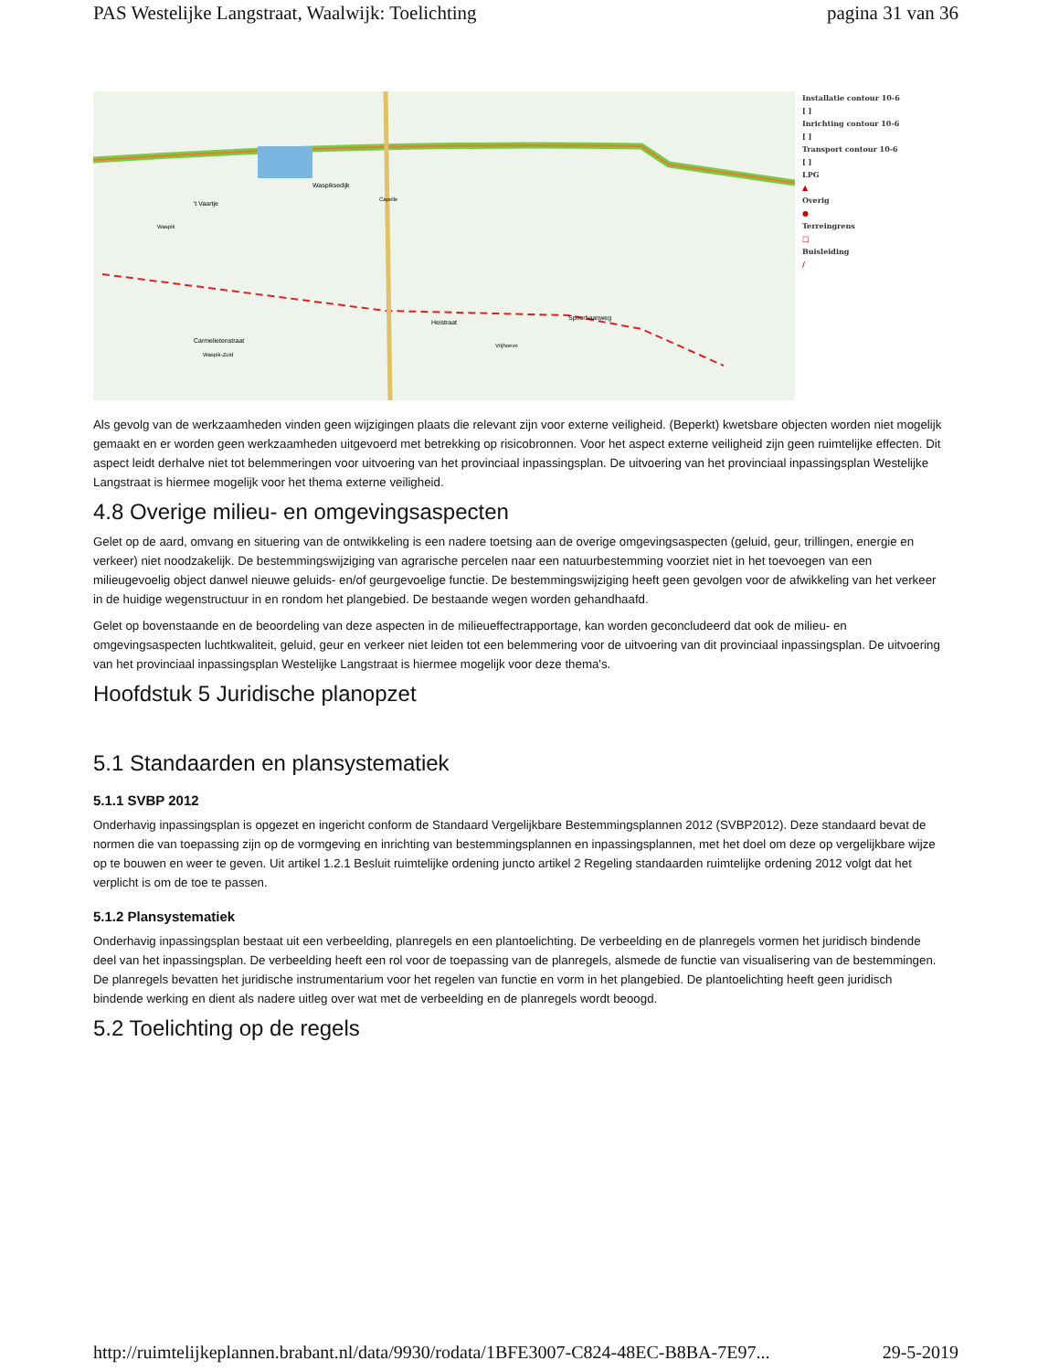PAS Westelijke Langstraat, Waalwijk: Toelichting pagina 31 van 36
't Vaartje
Waspiksedijk
Heistraat
Spoorbaanweg
Carmelietenstraat
Waspik-Zuid
Waspik
Capelle
Vrijhoeve
Installatie contour 10-6
[ ]
Inrichting contour 10-6
[ ]
Transport contour 10-6
[ ]
LPG
▲
Overig
●
Terreingrens
□
Buisleiding
/
Als gevolg van de werkzaamheden vinden geen wijzigingen plaats die relevant zijn voor externe veiligheid. (Beperkt) kwetsbare objecten worden niet mogelijk gemaakt en er worden geen werkzaamheden uitgevoerd met betrekking op risicobronnen. Voor het aspect externe veiligheid zijn geen ruimtelijke effecten. Dit aspect leidt derhalve niet tot belemmeringen voor uitvoering van het provinciaal inpassingsplan. De uitvoering van het provinciaal inpassingsplan Westelijke Langstraat is hiermee mogelijk voor het thema externe veiligheid.
4.8 Overige milieu- en omgevingsaspecten
Gelet op de aard, omvang en situering van de ontwikkeling is een nadere toetsing aan de overige omgevingsaspecten (geluid, geur, trillingen, energie en verkeer) niet noodzakelijk. De bestemmingswijziging van agrarische percelen naar een natuurbestemming voorziet niet in het toevoegen van een milieugevoelig object danwel nieuwe geluids- en/of geurgevoelige functie. De bestemmingswijziging heeft geen gevolgen voor de afwikkeling van het verkeer in de huidige wegenstructuur in en rondom het plangebied. De bestaande wegen worden gehandhaafd.
Gelet op bovenstaande en de beoordeling van deze aspecten in de milieueffectrapportage, kan worden geconcludeerd dat ook de milieu- en omgevingsaspecten luchtkwaliteit, geluid, geur en verkeer niet leiden tot een belemmering voor de uitvoering van dit provinciaal inpassingsplan. De uitvoering van het provinciaal inpassingsplan Westelijke Langstraat is hiermee mogelijk voor deze thema's.
Hoofdstuk 5 Juridische planopzet
5.1 Standaarden en plansystematiek
5.1.1 SVBP 2012
Onderhavig inpassingsplan is opgezet en ingericht conform de Standaard Vergelijkbare Bestemmingsplannen 2012 (SVBP2012). Deze standaard bevat de normen die van toepassing zijn op de vormgeving en inrichting van bestemmingsplannen en inpassingsplannen, met het doel om deze op vergelijkbare wijze op te bouwen en weer te geven. Uit artikel 1.2.1 Besluit ruimtelijke ordening juncto artikel 2 Regeling standaarden ruimtelijke ordening 2012 volgt dat het verplicht is om de toe te passen.
5.1.2 Plansystematiek
Onderhavig inpassingsplan bestaat uit een verbeelding, planregels en een plantoelichting. De verbeelding en de planregels vormen het juridisch bindende deel van het inpassingsplan. De verbeelding heeft een rol voor de toepassing van de planregels, alsmede de functie van visualisering van de bestemmingen. De planregels bevatten het juridische instrumentarium voor het regelen van functie en vorm in het plangebied. De plantoelichting heeft geen juridisch bindende werking en dient als nadere uitleg over wat met de verbeelding en de planregels wordt beoogd.
5.2 Toelichting op de regels
http://ruimtelijkeplannen.brabant.nl/data/9930/rodata/1BFE3007-C824-48EC-B8BA-7E97... 29-5-2019